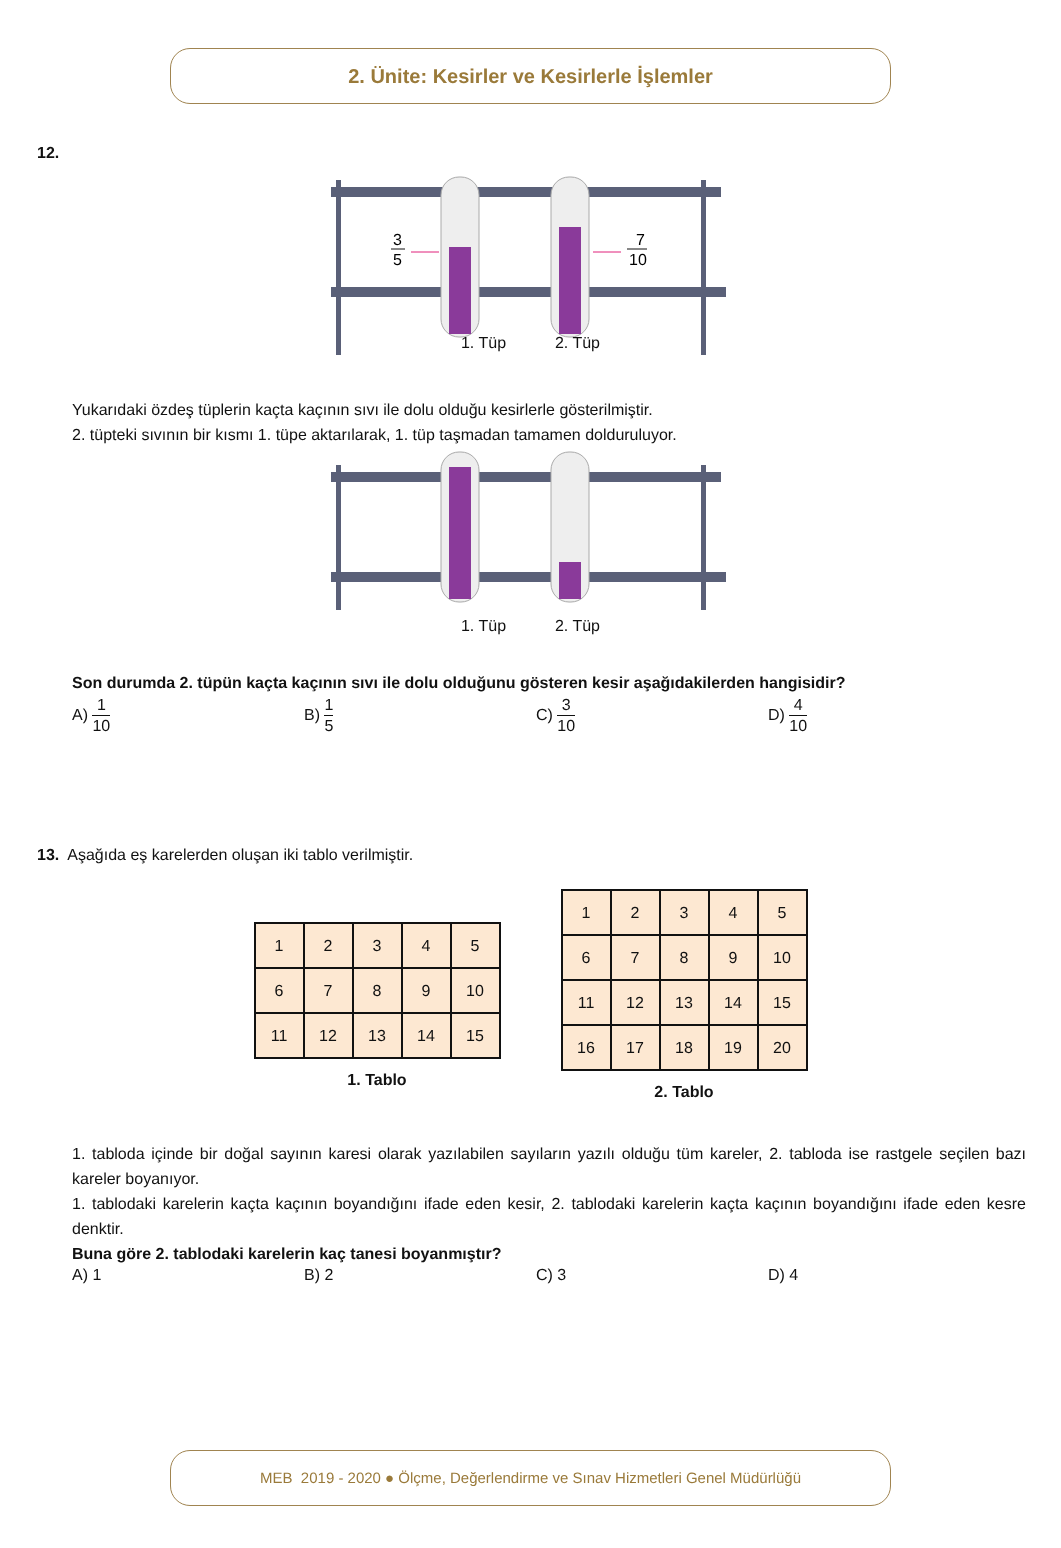2. Ünite: Kesirler ve Kesirlerle İşlemler
12.
3
5
7
10
1. Tüp 2. Tüp
Yukarıdaki özdeş tüplerin kaçta kaçının sıvı ile dolu olduğu kesirlerle gösterilmiştir.
2. tüpteki sıvının bir kısmı 1. tüpe aktarılarak, 1. tüp taşmadan tamamen dolduruluyor.
1. Tüp 2. Tüp
Son durumda 2. tüpün kaçta kaçının sıvı ile dolu olduğunu gösteren kesir aşağıdakilerden hangisidir?
A) 1 10
B) 1 5
C) 3 10
D) 4 10
13. Aşağıda eş karelerden oluşan iki tablo verilmiştir.
| 1 | 2 | 3 | 4 | 5 |
| 6 | 7 | 8 | 9 | 10 |
| 11 | 12 | 13 | 14 | 15 |
1. Tablo
| 1 | 2 | 3 | 4 | 5 |
| 6 | 7 | 8 | 9 | 10 |
| 11 | 12 | 13 | 14 | 15 |
| 16 | 17 | 18 | 19 | 20 |
2. Tablo
1. tabloda içinde bir doğal sayının karesi olarak yazılabilen sayıların yazılı olduğu tüm kareler, 2. tabloda ise rastgele seçilen bazı kareler boyanıyor.
1. tablodaki karelerin kaçta kaçının boyandığını ifade eden kesir, 2. tablodaki karelerin kaçta kaçının boyandığını ifade eden kesre denktir.
Buna göre 2. tablodaki karelerin kaç tanesi boyanmıştır?
A) 1 B) 2 C) 3 D) 4
MEB 2019 - 2020 ● Ölçme, Değerlendirme ve Sınav Hizmetleri Genel Müdürlüğü